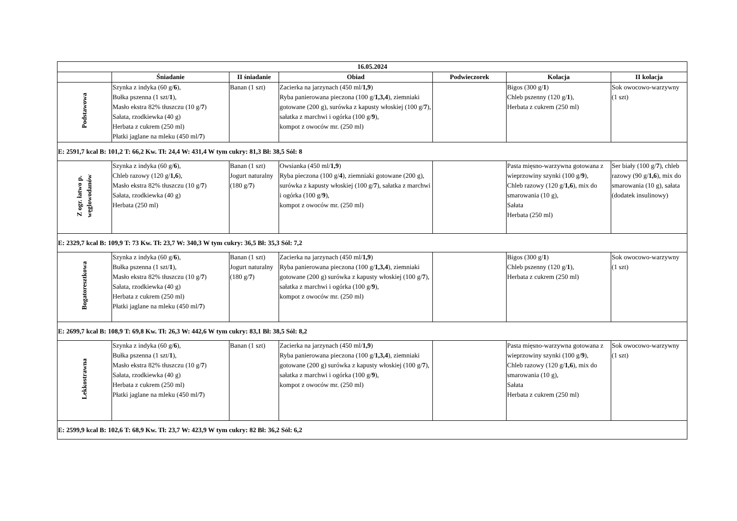| 16.05.2024 | | | | | | |
| --- | --- | --- | --- | --- | --- | --- |
| | Śniadanie | II śniadanie | Obiad | Podwieczorek | Kolacja | II kolacja |
| Podstawowa | Szynka z indyka (60 g/ 6 ), Bułka pszenna (1 szt/ 1 ), Masło ekstra 82% tłuszczu (10 g/ 7 ) Sałata, rzodkiewka (40 g) Herbata z cukrem (250 ml) Płatki jaglane na mleku (450 ml/ 7 ) | Banan (1 szt) | Zacierka na jarzynach (450 ml/ 1,9 ) Ryba panierowana pieczona (100 g/ 1,3,4 ), ziemniaki gotowane (200 g), surówka z kapusty włoskiej (100 g/ 7 ), sałatka z marchwi i ogórka (100 g/ 9 ), kompot z owoców mr. (250 ml) | | Bigos (300 g/ 1 ) Chleb pszenny (120 g/ 1 ), Herbata z cukrem (250 ml) | Sok owocowo-warzywny (1 szt) |
| E: 2591,7 kcal B: 101,2 T: 66,2 Kw. Tł: 24,4 W: 431,4 W tym cukry: 81,3 Bł: 38,5 Sól: 8 | | | | | | |
| Z ogr. łatwo p. węglowodanów | Szynka z indyka (60 g/ 6 ), Chleb razowy (120 g/ 1,6 ), Masło ekstra 82% tłuszczu (10 g/ 7 ) Sałata, rzodkiewka (40 g) Herbata (250 ml) | Banan (1 szt) Jogurt naturalny (180 g/ 7 ) | Owsianka (450 ml/ 1,9 ) Ryba pieczona (100 g/ 4 ), ziemniaki gotowane (200 g), surówka z kapusty włoskiej (100 g/ 7 ), sałatka z marchwi i ogórka (100 g/ 9 ), kompot z owoców mr. (250 ml) | | Pasta mięsno-warzywna gotowana z wieprzowiny szynki (100 g/ 9 ), Chleb razowy (120 g/ 1,6 ), mix do smarowania (10 g), Sałata Herbata (250 ml) | Ser biały (100 g/ 7 ), chleb razowy (90 g/ 1,6 ), mix do smarowania (10 g), sałata (dodatek insulinowy) |
| E: 2329,7 kcal B: 109,9 T: 73 Kw. Tł: 23,7 W: 340,3 W tym cukry: 36,5 Bł: 35,3 Sól: 7,2 | | | | | | |
| Bogatoresztkowa | Szynka z indyka (60 g/ 6 ), Bułka pszenna (1 szt/ 1 ), Masło ekstra 82% tłuszczu (10 g/ 7 ) Sałata, rzodkiewka (40 g) Herbata z cukrem (250 ml) Płatki jaglane na mleku (450 ml/ 7 ) | Banan (1 szt) Jogurt naturalny (180 g/ 7 ) | Zacierka na jarzynach (450 ml/ 1,9 ) Ryba panierowana pieczona (100 g/ 1,3,4 ), ziemniaki gotowane (200 g) surówka z kapusty włoskiej (100 g/ 7 ), sałatka z marchwi i ogórka (100 g/ 9 ), kompot z owoców mr. (250 ml) | | Bigos (300 g/ 1 ) Chleb pszenny (120 g/ 1 ), Herbata z cukrem (250 ml) | Sok owocowo-warzywny (1 szt) |
| E: 2699,7 kcal B: 108,9 T: 69,8 Kw. Tł: 26,3 W: 442,6 W tym cukry: 83,1 Bł: 38,5 Sól: 8,2 | | | | | | |
| Lekkostrawna | Szynka z indyka (60 g/ 6 ), Bułka pszenna (1 szt/ 1 ), Masło ekstra 82% tłuszczu (10 g/ 7 ) Sałata, rzodkiewka (40 g) Herbata z cukrem (250 ml) Płatki jaglane na mleku (450 ml/ 7 ) | Banan (1 szt) | Zacierka na jarzynach (450 ml/ 1,9 ) Ryba panierowana pieczona (100 g/ 1,3,4 ), ziemniaki gotowane (200 g) surówka z kapusty włoskiej (100 g/ 7 ), sałatka z marchwi i ogórka (100 g/ 9 ), kompot z owoców mr. (250 ml) | | Pasta mięsno-warzywna gotowana z wieprzowiny szynki (100 g/ 9 ), Chleb razowy (120 g/ 1,6 ), mix do smarowania (10 g), Sałata Herbata z cukrem (250 ml) | Sok owocowo-warzywny (1 szt) |
| E: 2599,9 kcal B: 102,6 T: 68,9 Kw. Tł: 23,7 W: 423,9 W tym cukry: 82 Bł: 36,2 Sól: 6,2 | | | | | | |